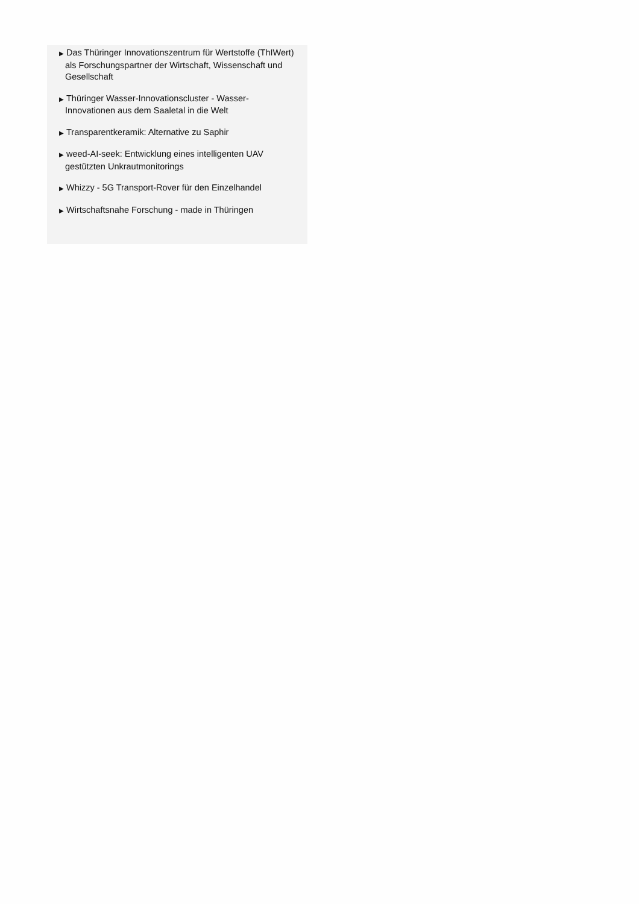▶ Das Thüringer Innovationszentrum für Wertstoffe (ThIWert) als Forschungspartner der Wirtschaft, Wissenschaft und Gesellschaft
▶ Thüringer Wasser-Innovationscluster - Wasser-Innovationen aus dem Saaletal in die Welt
▶ Transparentkeramik: Alternative zu Saphir
▶ weed-AI-seek: Entwicklung eines intelligenten UAV gestützten Unkrautmonitorings
▶ Whizzy - 5G Transport-Rover für den Einzelhandel
▶ Wirtschaftsnahe Forschung - made in Thüringen